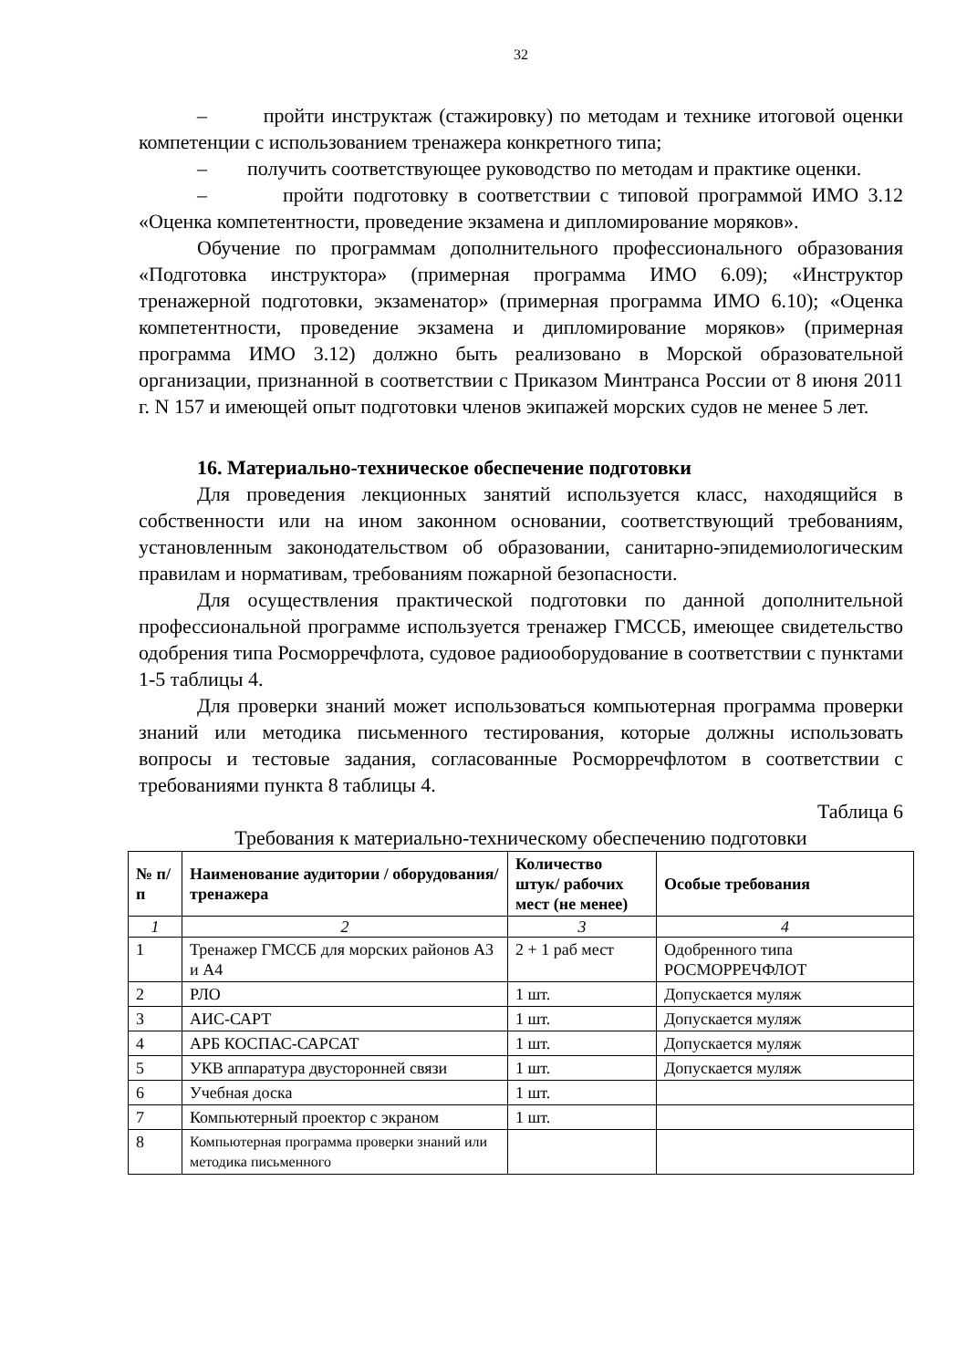32
– пройти инструктаж (стажировку) по методам и технике итоговой оценки компетенции с использованием тренажера конкретного типа;
– получить соответствующее руководство по методам и практике оценки.
– пройти подготовку в соответствии с типовой программой ИМО 3.12 «Оценка компетентности, проведение экзамена и дипломирование моряков».
Обучение по программам дополнительного профессионального образования «Подготовка инструктора» (примерная программа ИМО 6.09); «Инструктор тренажерной подготовки, экзаменатор» (примерная программа ИМО 6.10); «Оценка компетентности, проведение экзамена и дипломирование моряков» (примерная программа ИМО 3.12) должно быть реализовано в Морской образовательной организации, признанной в соответствии с Приказом Минтранса России от 8 июня 2011 г. N 157 и имеющей опыт подготовки членов экипажей морских судов не менее 5 лет.
16. Материально-техническое обеспечение подготовки
Для проведения лекционных занятий используется класс, находящийся в собственности или на ином законном основании, соответствующий требованиям, установленным законодательством об образовании, санитарно-эпидемиологическим правилам и нормативам, требованиям пожарной безопасности.
Для осуществления практической подготовки по данной дополнительной профессиональной программе используется тренажер ГМССБ, имеющее свидетельство одобрения типа Росморречфлота, судовое радиооборудование в соответствии с пунктами 1-5 таблицы 4.
Для проверки знаний может использоваться компьютерная программа проверки знаний или методика письменного тестирования, которые должны использовать вопросы и тестовые задания, согласованные Росморречфлотом в соответствии с требованиями пункта 8 таблицы 4.
Таблица 6
Требования к материально-техническому обеспечению подготовки
| № п/п | Наименование аудитории / оборудования/ тренажера | Количество штук/ рабочих мест (не менее) | Особые требования |
| --- | --- | --- | --- |
| 1 | 2 | 3 | 4 |
| 1 | Тренажер ГМССБ для морских районов А3 и А4 | 2 + 1 раб мест | Одобренного типа РОСМОРРЕЧФЛОТ |
| 2 | РЛО | 1 шт. | Допускается муляж |
| 3 | АИС-САРТ | 1 шт. | Допускается муляж |
| 4 | АРБ КОСПАС-САРСАТ | 1 шт. | Допускается муляж |
| 5 | УКВ аппаратура двусторонней связи | 1 шт. | Допускается муляж |
| 6 | Учебная доска | 1 шт. | |
| 7 | Компьютерный проектор с экраном | 1 шт. | |
| 8 | Компьютерная программа проверки знаний или методика письменного | | |